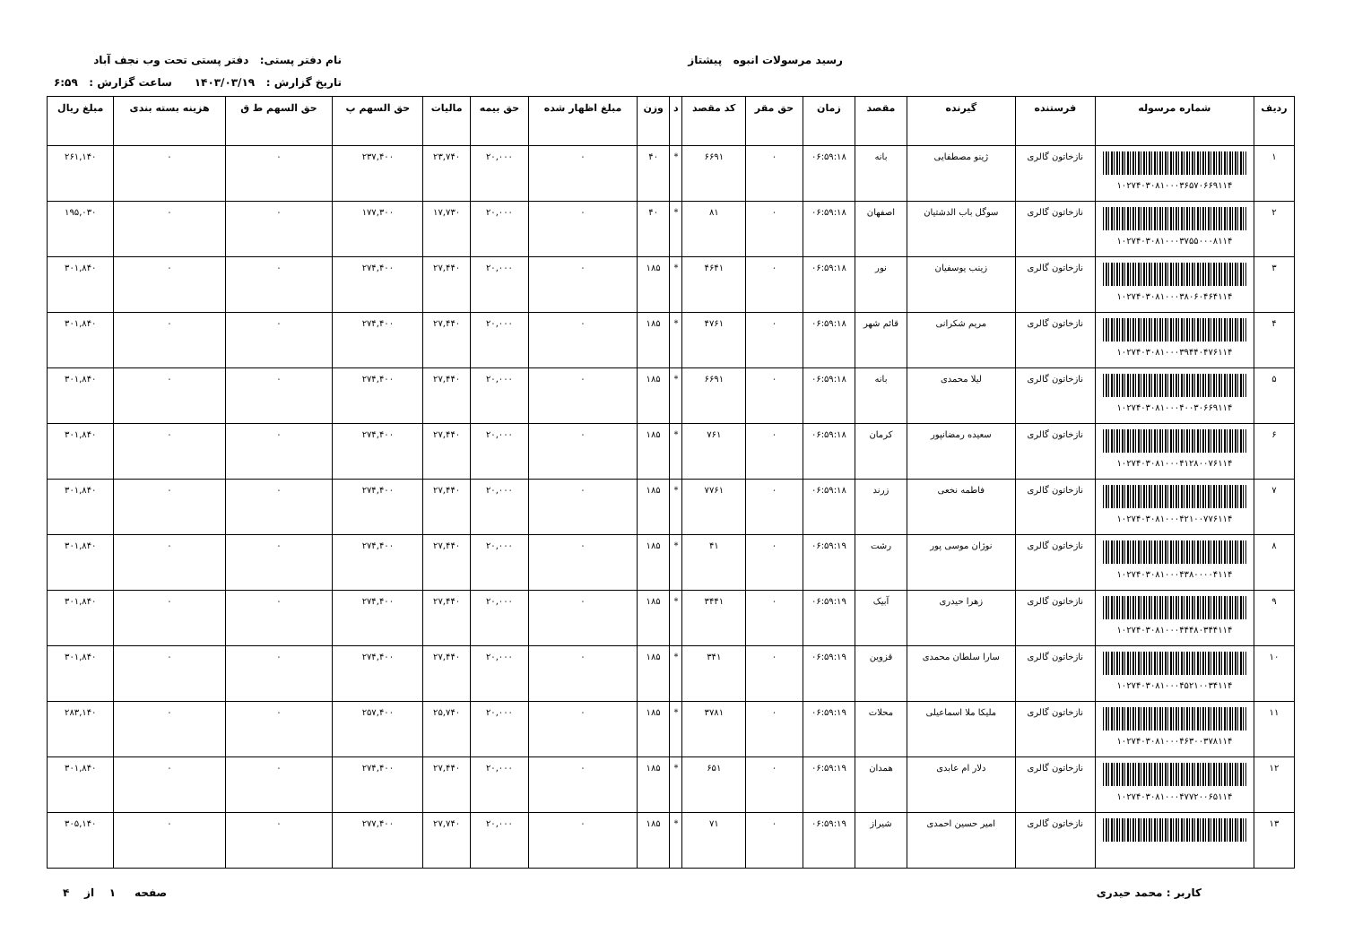رسید مرسولات انبوه پیشتاز نام دفتر پستی: دفتر پستی تحت وب نجف آباد
تاریخ گزارش : ۱۴۰۳/۰۳/۱۹ ساعت گزارش : ۶:۵۹
| ردیف | شماره مرسوله | فرستنده | گیرنده | مقصد | زمان | حق مقر | کد مقصد | د | وزن | مبلغ اظهار شده | حق بیمه | مالیات | حق السهم پ | حق السهم ط ق | هزینه بسته بندی | مبلغ ریال |
| --- | --- | --- | --- | --- | --- | --- | --- | --- | --- | --- | --- | --- | --- | --- | --- | --- |
| ۱ | ۱۰۲۷۴۰۳۰۸۱۰۰۰۳۶۵۷۰۶۶۹۱۱۴ | نازخاتون گالری | ژینو مصطفایی | بانه | ۰۶:۵۹:۱۸ | ۰ | ۶۶۹۱ | * | ۴۰ | ۰ | ۲۰,۰۰۰ | ۲۳,۷۴۰ | ۲۳۷,۴۰۰ | ۰ | ۰ | ۲۶۱,۱۴۰ |
| ۲ | ۱۰۲۷۴۰۳۰۸۱۰۰۰۳۷۵۵۰۰۰۸۱۱۴ | نازخاتون گالری | سوگل باب الدشتیان | اصفهان | ۰۶:۵۹:۱۸ | ۰ | ۸۱ | * | ۴۰ | ۰ | ۲۰,۰۰۰ | ۱۷,۷۳۰ | ۱۷۷,۳۰۰ | ۰ | ۰ | ۱۹۵,۰۳۰ |
| ۳ | ۱۰۲۷۴۰۳۰۸۱۰۰۰۳۸۰۶۰۴۶۴۱۱۴ | نازخاتون گالری | زینب یوسفیان | نور | ۰۶:۵۹:۱۸ | ۰ | ۴۶۴۱ | * | ۱۸۵ | ۰ | ۲۰,۰۰۰ | ۲۷,۴۴۰ | ۲۷۴,۴۰۰ | ۰ | ۰ | ۳۰۱,۸۴۰ |
| ۴ | ۱۰۲۷۴۰۳۰۸۱۰۰۰۳۹۴۴۰۴۷۶۱۱۴ | نازخاتون گالری | مریم شکرانی | قائم شهر | ۰۶:۵۹:۱۸ | ۰ | ۴۷۶۱ | * | ۱۸۵ | ۰ | ۲۰,۰۰۰ | ۲۷,۴۴۰ | ۲۷۴,۴۰۰ | ۰ | ۰ | ۳۰۱,۸۴۰ |
| ۵ | ۱۰۲۷۴۰۳۰۸۱۰۰۰۴۰۰۳۰۶۶۹۱۱۴ | نازخاتون گالری | لیلا محمدی | بانه | ۰۶:۵۹:۱۸ | ۰ | ۶۶۹۱ | * | ۱۸۵ | ۰ | ۲۰,۰۰۰ | ۲۷,۴۴۰ | ۲۷۴,۴۰۰ | ۰ | ۰ | ۳۰۱,۸۴۰ |
| ۶ | ۱۰۲۷۴۰۳۰۸۱۰۰۰۴۱۲۸۰۰۷۶۱۱۴ | نازخاتون گالری | سعیده رمضانپور | کرمان | ۰۶:۵۹:۱۸ | ۰ | ۷۶۱ | * | ۱۸۵ | ۰ | ۲۰,۰۰۰ | ۲۷,۴۴۰ | ۲۷۴,۴۰۰ | ۰ | ۰ | ۳۰۱,۸۴۰ |
| ۷ | ۱۰۲۷۴۰۳۰۸۱۰۰۰۴۲۱۰۰۷۷۶۱۱۴ | نازخاتون گالری | فاطمه نخعی | زرند | ۰۶:۵۹:۱۸ | ۰ | ۷۷۶۱ | * | ۱۸۵ | ۰ | ۲۰,۰۰۰ | ۲۷,۴۴۰ | ۲۷۴,۴۰۰ | ۰ | ۰ | ۳۰۱,۸۴۰ |
| ۸ | ۱۰۲۷۴۰۳۰۸۱۰۰۰۴۳۸۰۰۰۰۴۱۱۴ | نازخاتون گالری | نوژان موسی پور | رشت | ۰۶:۵۹:۱۹ | ۰ | ۴۱ | * | ۱۸۵ | ۰ | ۲۰,۰۰۰ | ۲۷,۴۴۰ | ۲۷۴,۴۰۰ | ۰ | ۰ | ۳۰۱,۸۴۰ |
| ۹ | ۱۰۲۷۴۰۳۰۸۱۰۰۰۴۴۴۸۰۳۴۴۱۱۴ | نازخاتون گالری | زهرا حیدری | آبیک | ۰۶:۵۹:۱۹ | ۰ | ۳۴۴۱ | * | ۱۸۵ | ۰ | ۲۰,۰۰۰ | ۲۷,۴۴۰ | ۲۷۴,۴۰۰ | ۰ | ۰ | ۳۰۱,۸۴۰ |
| ۱۰ | ۱۰۲۷۴۰۳۰۸۱۰۰۰۴۵۲۱۰۰۳۴۱۱۴ | نازخاتون گالری | سارا سلطان محمدی | قزوین | ۰۶:۵۹:۱۹ | ۰ | ۳۴۱ | * | ۱۸۵ | ۰ | ۲۰,۰۰۰ | ۲۷,۴۴۰ | ۲۷۴,۴۰۰ | ۰ | ۰ | ۳۰۱,۸۴۰ |
| ۱۱ | ۱۰۲۷۴۰۳۰۸۱۰۰۰۴۶۳۰۰۳۷۸۱۱۴ | نازخاتون گالری | ملیکا ملا اسماعیلی | محلات | ۰۶:۵۹:۱۹ | ۰ | ۳۷۸۱ | * | ۱۸۵ | ۰ | ۲۰,۰۰۰ | ۲۵,۷۴۰ | ۲۵۷,۴۰۰ | ۰ | ۰ | ۲۸۳,۱۴۰ |
| ۱۲ | ۱۰۲۷۴۰۳۰۸۱۰۰۰۴۷۷۲۰۰۶۵۱۱۴ | نازخاتون گالری | دلار ام عابدی | همدان | ۰۶:۵۹:۱۹ | ۰ | ۶۵۱ | * | ۱۸۵ | ۰ | ۲۰,۰۰۰ | ۲۷,۴۴۰ | ۲۷۴,۴۰۰ | ۰ | ۰ | ۳۰۱,۸۴۰ |
| ۱۳ | | نازخاتون گالری | امیر حسین احمدی | شیراز | ۰۶:۵۹:۱۹ | ۰ | ۷۱ | * | ۱۸۵ | ۰ | ۲۰,۰۰۰ | ۲۷,۷۴۰ | ۲۷۷,۴۰۰ | ۰ | ۰ | ۳۰۵,۱۴۰ |
کاربر : محمد حیدری صفحه ۱ از ۴